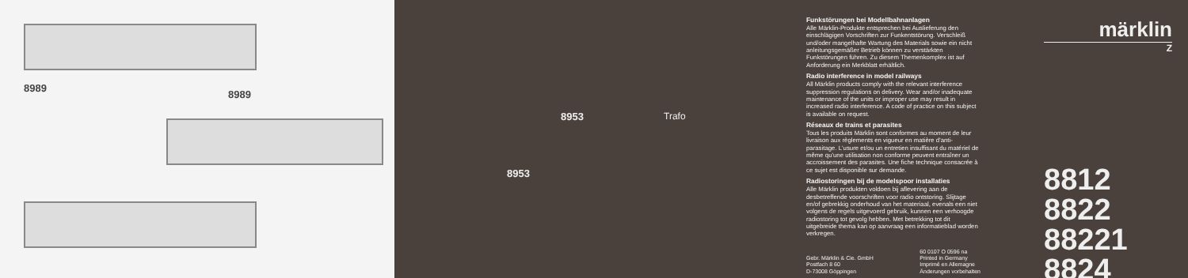8989
8989
8953
8953
Trafo
Funkstörungen bei Modellbahnanlagen
Alle Märklin-Produkte entsprechen bei Auslieferung den einschlägigen Vorschriften zur Funkentstörung. Verschleiß und/oder mangelhafte Wartung des Materials sowie ein nicht anleitungsgemäßer Betrieb können zu verstärkten Funkstörungen führen. Zu diesem Themenkomplex ist auf Anforderung ein Merkblatt erhältlich.
Radio interference in model railways
All Märklin products comply with the relevant interference suppression regulations on delivery. Wear and/or inadequate maintenance of the units or improper use may result in increased radio interference. A code of practice on this subject is available on request.
Réseaux de trains et parasites
Tous les produits Märklin sont conformes au moment de leur livraison aux règlements en vigueur en matière d'anti-parasitage. L'usure et/ou un entretien insuffisant du matériel de même qu'une utilisation non conforme peuvent entraîner un accroissement des parasites. Une fiche technique consacrée à ce sujet est disponible sur demande.
Radiostoringen bij de modelspoor installaties
Alle Märklin produkten voldoen bij aflevering aan de desbetreffende voorschriften voor radio ontstoring. Slijtage en/of gebrekkig onderhoud van het materiaal, evenals een niet volgens de regels uitgevoerd gebruik, kunnen een verhoogde radiostoring tot gevolg hebben. Met betrekking tot dit uitgebreide thema kan op aanvraag een informatieblad worden verkregen.
Gebr. Märklin & Cie. GmbH
Postfach 8 60
D-73008 Göppingen
60 0107 O 0596 na
Printed in Germany
Imprimé en Allemagne
Änderungen vorbehalten
märklin
Z
8812
8822
88221
8824